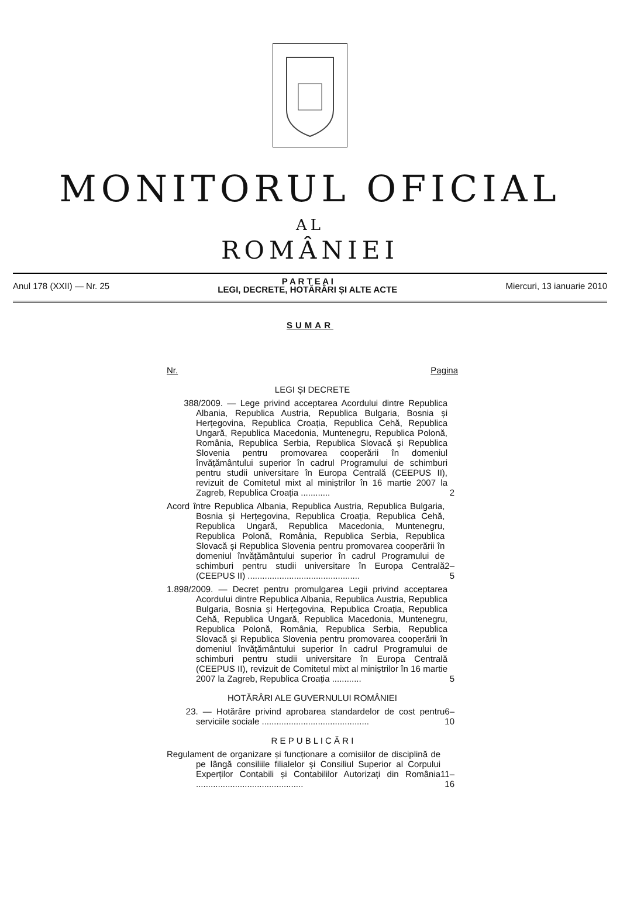MONITORUL OFICIAL
AL
ROMÂNIEI
Anul 178 (XXII) — Nr. 25
P A R T E A I
LEGI, DECRETE, HOTĂRÂRI ȘI ALTE ACTE
Miercuri, 13 ianuarie 2010
SUMAR
Nr. Pagina
LEGI ȘI DECRETE
388/2009. — Lege privind acceptarea Acordului dintre Republica Albania, Republica Austria, Republica Bulgaria, Bosnia și Herțegovina, Republica Croația, Republica Cehă, Republica Ungară, Republica Macedonia, Muntenegru, Republica Polonă, România, Republica Serbia, Republica Slovacă și Republica Slovenia pentru promovarea cooperării în domeniul învățământului superior în cadrul Programului de schimburi pentru studii universitare în Europa Centrală (CEEPUS II), revizuit de Comitetul mixt al miniștrilor în 16 martie 2007 la Zagreb, Republica Croația ............
2
Acord între Republica Albania, Republica Austria, Republica Bulgaria, Bosnia și Herțegovina, Republica Croația, Republica Cehă, Republica Ungară, Republica Macedonia, Muntenegru, Republica Polonă, România, Republica Serbia, Republica Slovacă și Republica Slovenia pentru promovarea cooperării în domeniul învățământului superior în cadrul Programului de schimburi pentru studii universitare în Europa Centrală (CEEPUS II) ..............................................
2–5
1.898/2009. — Decret pentru promulgarea Legii privind acceptarea Acordului dintre Republica Albania, Republica Austria, Republica Bulgaria, Bosnia și Herțegovina, Republica Croația, Republica Cehă, Republica Ungară, Republica Macedonia, Muntenegru, Republica Polonă, România, Republica Serbia, Republica Slovacă și Republica Slovenia pentru promovarea cooperării în domeniul învățământului superior în cadrul Programului de schimburi pentru studii universitare în Europa Centrală (CEEPUS II), revizuit de Comitetul mixt al miniștrilor în 16 martie 2007 la Zagreb, Republica Croația ............
5
HOTĂRÂRI ALE GUVERNULUI ROMÂNIEI
23. — Hotărâre privind aprobarea standardelor de cost pentru serviciile sociale ............................................
6–10
R E P U B L I C Ă R I
Regulament de organizare și funcționare a comisiilor de disciplină de pe lângă consiliile filialelor și Consiliul Superior al Corpului Experților Contabili și Contabililor Autorizați din România ............................................
11–16